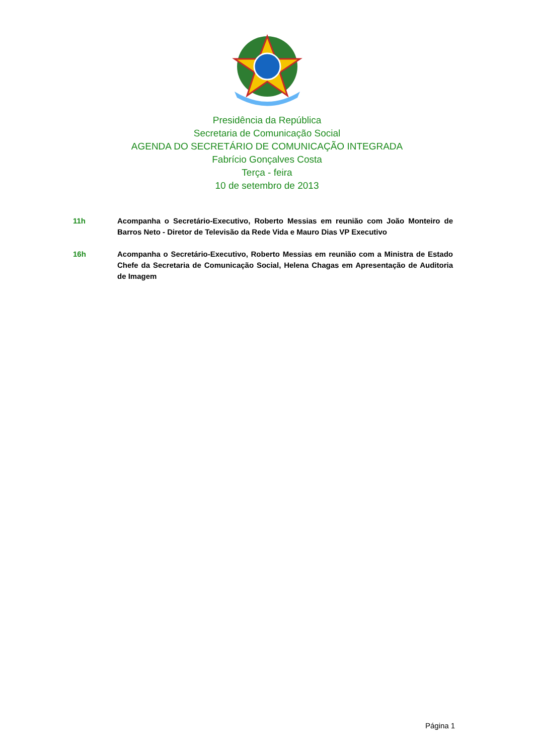Presidência da República
Secretaria de Comunicação Social
AGENDA DO SECRETÁRIO DE COMUNICAÇÃO INTEGRADA
Fabrício Gonçalves Costa
Terça - feira
10 de setembro de 2013
11h Acompanha o Secretário-Executivo, Roberto Messias em reunião com João Monteiro de Barros Neto - Diretor de Televisão da Rede Vida e Mauro Dias VP Executivo
16h Acompanha o Secretário-Executivo, Roberto Messias em reunião com a Ministra de Estado Chefe da Secretaria de Comunicação Social, Helena Chagas em Apresentação de Auditoria de Imagem
Página 1